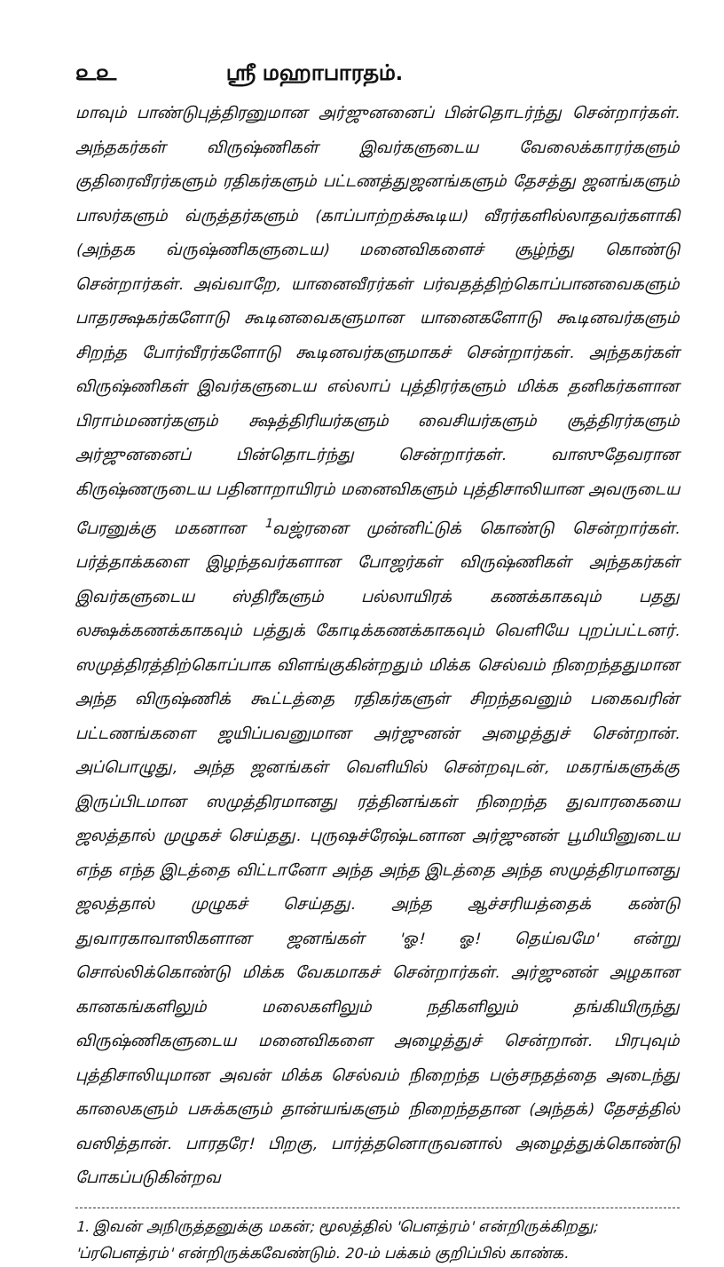௨௨ ஸ்ரீ மஹாபாரதம்.
மாவும் பாண்டுபுத்திரனுமான அர்ஜுனனைப் பின்தொடர்ந்து சென்றார்கள். அந்தகர்கள் விருஷ்ணிகள் இவர்களுடைய வேலைக்காரர்களும் குதிரைவீரர்களும் ரதிகர்களும் பட்டணத்துஜனங்களும் தேசத்து ஜனங்களும் பாலர்களும் வ்ருத்தர்களும் (காப்பாற்றக்கூடிய) வீரர்களில்லாதவர்களாகி (அந்தக வ்ருஷ்ணிகளுடைய) மனைவிகளைச் சூழ்ந்து கொண்டு சென்றார்கள். அவ்வாறே, யானைவீரர்கள் பர்வதத்திற்கொப்பானவைகளும் பாதரக்ஷகர்களோடு கூடினவைகளுமான யானைகளோடு கூடினவர்களும் சிறந்த போர்வீரர்களோடு கூடினவர்களுமாகச் சென்றார்கள். அந்தகர்கள் விருஷ்ணிகள் இவர்களுடைய எல்லாப் புத்திரர்களும் மிக்க தனிகர்களான பிராம்மணர்களும் க்ஷத்திரியர்களும் வைசியர்களும் சூத்திரர்களும் அர்ஜுனனைப் பின்தொடர்ந்து சென்றார்கள். வாஸுதேவரான கிருஷ்ணருடைய பதினாறாயிரம் மனைவிகளும் புத்திசாலியான அவருடைய பேரனுக்கு மகனான <sup>1</sup>வஜ்ரனை முன்னிட்டுக் கொண்டு சென்றார்கள். பர்த்தாக்களை இழந்தவர்களான போஜர்கள் விருஷ்ணிகள் அந்தகர்கள் இவர்களுடைய ஸ்திரீகளும் பல்லாயிரக் கணக்காகவும் பதது லக்ஷக்கணக்காகவும் பத்துக் கோடிக்கணக்காகவும் வெளியே புறப்பட்டனர். ஸமுத்திரத்திற்கொப்பாக விளங்குகின்றதும் மிக்க செல்வம் நிறைந்ததுமான அந்த விருஷ்ணிக் கூட்டத்தை ரதிகர்களுள் சிறந்தவனும் பகைவரின் பட்டணங்களை ஜயிப்பவனுமான அர்ஜுனன் அழைத்துச் சென்றான். அப்பொழுது, அந்த ஜனங்கள் வெளியில் சென்றவுடன், மகரங்களுக்கு இருப்பிடமான ஸமுத்திரமானது ரத்தினங்கள் நிறைந்த துவாரகையை ஜலத்தால் முழுகச் செய்தது. புருஷச்ரேஷ்டனான அர்ஜுனன் பூமியினுடைய எந்த எந்த இடத்தை விட்டானோ அந்த அந்த இடத்தை அந்த ஸமுத்திரமானது ஜலத்தால் முழுகச் செய்தது. அந்த ஆச்சரியத்தைக் கண்டு துவாரகாவாஸிகளான ஜனங்கள் 'ஓ! ஓ! தெய்வமே' என்று சொல்லிக்கொண்டு மிக்க வேகமாகச் சென்றார்கள். அர்ஜுனன் அழகான கானகங்களிலும் மலைகளிலும் நதிகளிலும் தங்கியிருந்து விருஷ்ணிகளுடைய மனைவிகளை அழைத்துச் சென்றான். பிரபுவும் புத்திசாலியுமான அவன் மிக்க செல்வம் நிறைந்த பஞ்சநதத்தை அடைந்து காலைகளும் பசுக்களும் தான்யங்களும் நிறைந்ததான (அந்தக்) தேசத்தில் வஸித்தான். பாரதரே! பிறகு, பார்த்தனொருவனால் அழைத்துக்கொண்டு போகப்படுகின்றவ
1. இவன் அநிருத்தனுக்கு மகன்; மூலத்தில் 'பௌத்ரம்' என்றிருக்கிறது; 'ப்ரபௌத்ரம்' என்றிருக்கவேண்டும். 20-ம் பக்கம் குறிப்பில் காண்க.